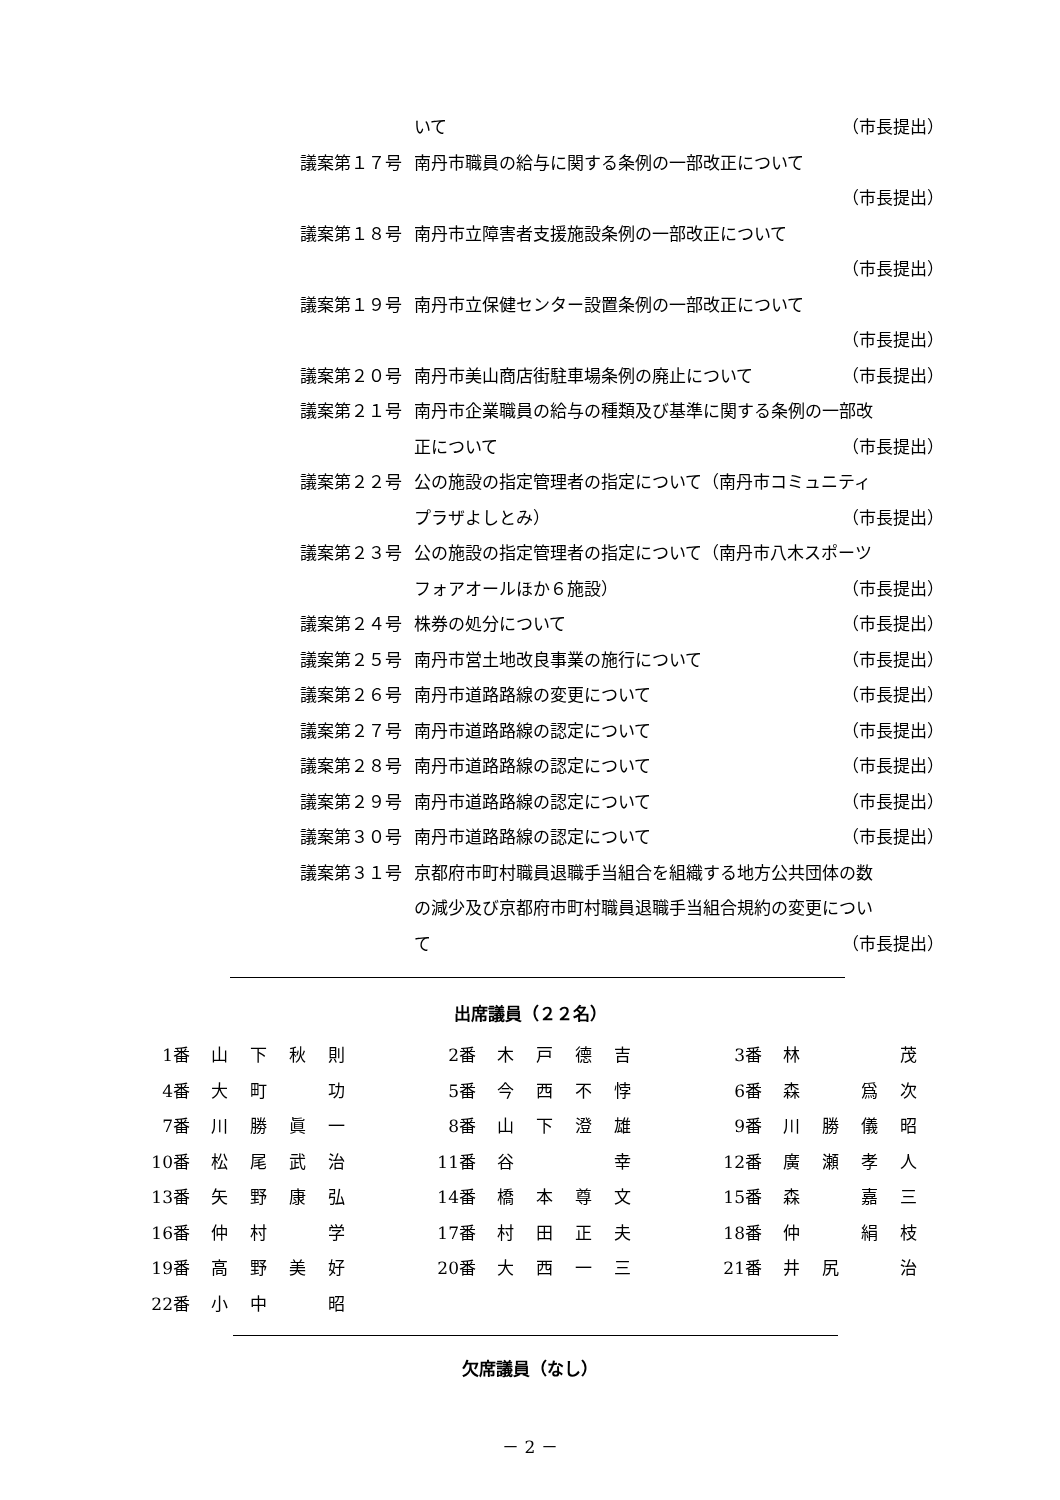| | いて | （市長提出） |
| 議案第１７号 | 南丹市職員の給与に関する条例の一部改正について | |
| | | （市長提出） |
| 議案第１８号 | 南丹市立障害者支援施設条例の一部改正について | |
| | | （市長提出） |
| 議案第１９号 | 南丹市立保健センター設置条例の一部改正について | |
| | | （市長提出） |
| 議案第２０号 | 南丹市美山商店街駐車場条例の廃止について | （市長提出） |
| 議案第２１号 | 南丹市企業職員の給与の種類及び基準に関する条例の一部改 | |
| | 正について | （市長提出） |
| 議案第２２号 | 公の施設の指定管理者の指定について（南丹市コミュニティ | |
| | プラザよしとみ） | （市長提出） |
| 議案第２３号 | 公の施設の指定管理者の指定について（南丹市八木スポーツ | |
| | フォアオールほか６施設） | （市長提出） |
| 議案第２４号 | 株券の処分について | （市長提出） |
| 議案第２５号 | 南丹市営土地改良事業の施行について | （市長提出） |
| 議案第２６号 | 南丹市道路路線の変更について | （市長提出） |
| 議案第２７号 | 南丹市道路路線の認定について | （市長提出） |
| 議案第２８号 | 南丹市道路路線の認定について | （市長提出） |
| 議案第２９号 | 南丹市道路路線の認定について | （市長提出） |
| 議案第３０号 | 南丹市道路路線の認定について | （市長提出） |
| 議案第３１号 | 京都府市町村職員退職手当組合を組織する地方公共団体の数 | |
| | の減少及び京都府市町村職員退職手当組合規約の変更につい | |
| | て | （市長提出） |
出席議員（２２名）
| 1番 | 山 | 下 | 秋 | 則 | | 2番 | 木 | 戸 | 德 | 吉 | | 3番 | 林 | | | 茂 |
| 4番 | 大 | 町 | | 功 | | 5番 | 今 | 西 | 不 | 悖 | | 6番 | 森 | | 爲 | 次 |
| 7番 | 川 | 勝 | 眞 | 一 | | 8番 | 山 | 下 | 澄 | 雄 | | 9番 | 川 | 勝 | 儀 | 昭 |
| 10番 | 松 | 尾 | 武 | 治 | | 11番 | 谷 | | | 幸 | | 12番 | 廣 | 瀬 | 孝 | 人 |
| 13番 | 矢 | 野 | 康 | 弘 | | 14番 | 橋 | 本 | 尊 | 文 | | 15番 | 森 | | 嘉 | 三 |
| 16番 | 仲 | 村 | | 学 | | 17番 | 村 | 田 | 正 | 夫 | | 18番 | 仲 | | 絹 | 枝 |
| 19番 | 高 | 野 | 美 | 好 | | 20番 | 大 | 西 | 一 | 三 | | 21番 | 井 | 尻 | | 治 |
| 22番 | 小 | 中 | | 昭 | | | | | | | | | | | | |
欠席議員（なし）
－ 2 －